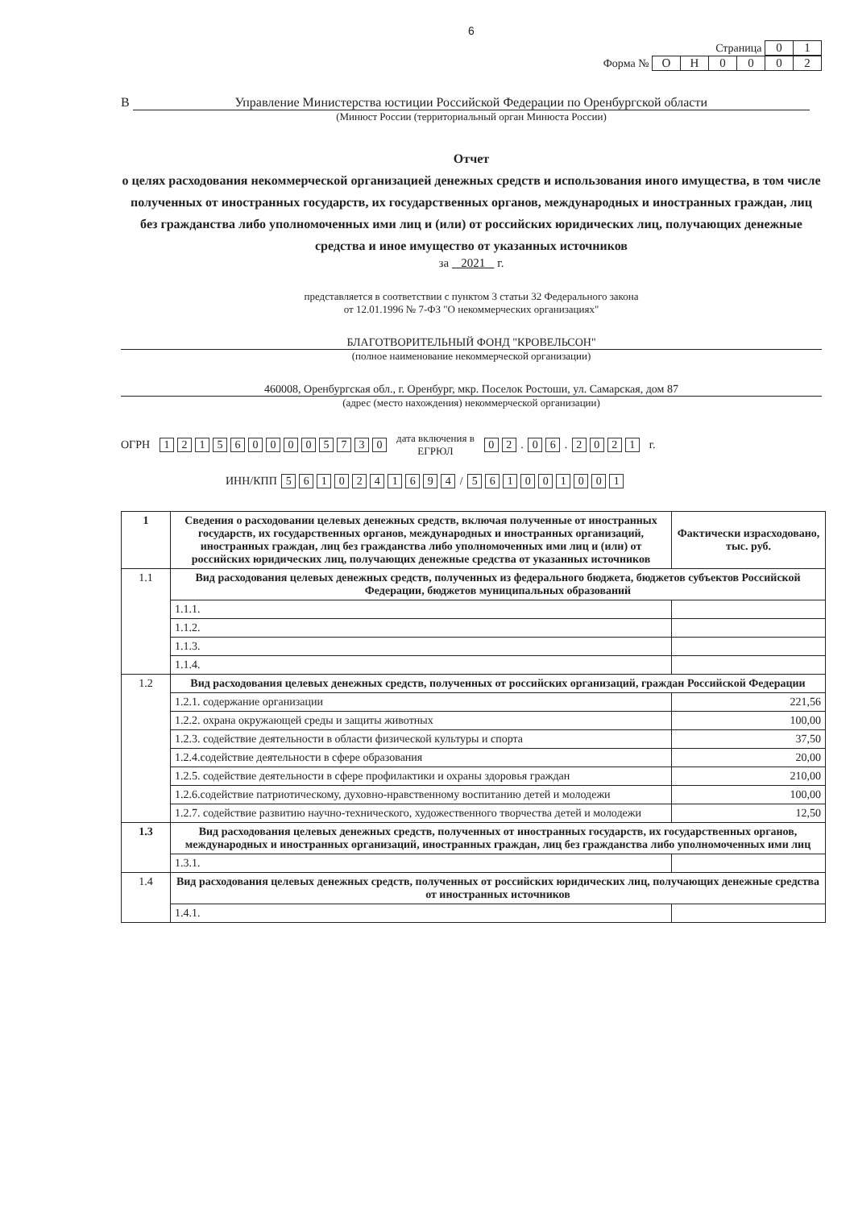6
Страница 01
Форма № ОН 0002
В Управление Министерства юстиции Российской Федерации по Оренбургской области
(Минюст России (территориальный орган Минюста России)
Отчет
о целях расходования некоммерческой организацией денежных средств и использования иного имущества, в том числе полученных от иностранных государств, их государственных органов, международных и иностранных граждан, лиц без гражданства либо уполномоченных ими лиц и (или) от российских юридических лиц, получающих денежные средства и иное имущество от указанных источников
за 2021 г.
представляется в соответствии с пунктом 3 статьи 32 Федерального закона
от 12.01.1996 № 7-ФЗ "О некоммерческих организациях"
БЛАГОТВОРИТЕЛЬНЫЙ ФОНД "КРОВЕЛЬСОН"
(полное наименование некоммерческой организации)
460008, Оренбургская обл., г. Оренбург, мкр. Поселок Ростоши, ул. Самарская, дом 87
(адрес (место нахождения) некоммерческой организации)
ОГРН 1215600005730 дата включения в
ЕГРЮЛ 02 . 06 . 2021 г.
ИНН/КПП 5610241694 / 561001001
| 1 | Сведения о расходовании целевых денежных средств, включая полученные от иностранных государств, их государственных органов, международных и иностранных организаций, иностранных граждан, лиц без гражданства либо уполномоченных ими лиц и (или) от российских юридических лиц, получающих денежные средства от указанных источников | Фактически израсходовано, тыс. руб. |
| 1.1 | Вид расходования целевых денежных средств, полученных из федерального бюджета, бюджетов субъектов Российской Федерации, бюджетов муниципальных образований | |
| | 1.1.1. | |
| | 1.1.2. | |
| | 1.1.3. | |
| | 1.1.4. | |
| 1.2 | Вид расходования целевых денежных средств, полученных от российских организаций, граждан Российской Федерации | |
| | 1.2.1. содержание организации | 221,56 |
| | 1.2.2. охрана окружающей среды и защиты животных | 100,00 |
| | 1.2.3. содействие деятельности в области физической культуры и спорта | 37,50 |
| | 1.2.4.содействие деятельности в сфере образования | 20,00 |
| | 1.2.5. содействие деятельности в сфере профилактики и охраны здоровья граждан | 210,00 |
| | 1.2.6.содействие патриотическому, духовно-нравственному воспитанию детей и молодежи | 100,00 |
| | 1.2.7. содействие развитию научно-технического, художественного творчества детей и молодежи | 12,50 |
| 1.3 | Вид расходования целевых денежных средств, полученных от иностранных государств, их государственных органов, международных и иностранных организаций, иностранных граждан, лиц без гражданства либо уполномоченных ими лиц | |
| | 1.3.1. | |
| 1.4 | Вид расходования целевых денежных средств, полученных от российских юридических лиц, получающих денежные средства от иностранных источников | |
| | 1.4.1. | |